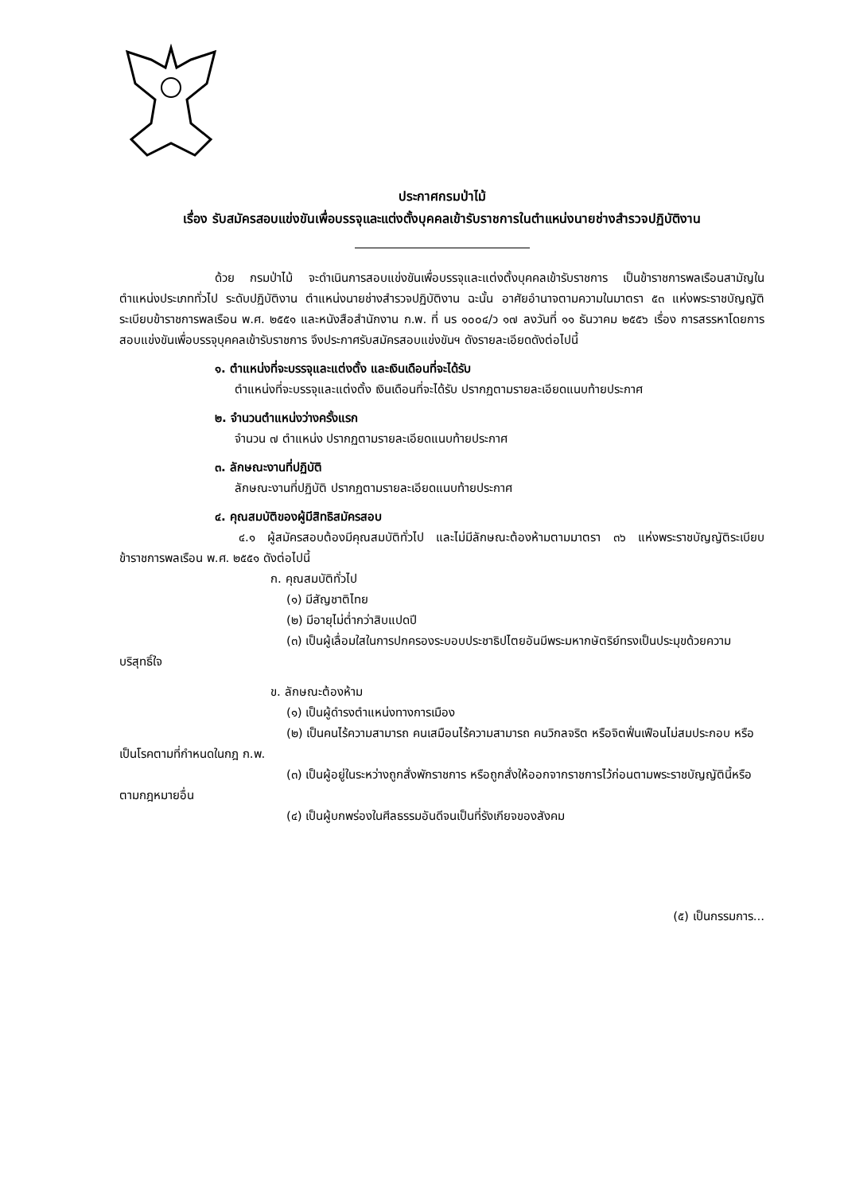ประกาศกรมป่าไม้
เรื่อง รับสมัครสอบแข่งขันเพื่อบรรจุและแต่งตั้งบุคคลเข้ารับราชการในตำแหน่งนายช่างสำรวจปฏิบัติงาน
ด้วย กรมป่าไม้ จะดำเนินการสอบแข่งขันเพื่อบรรจุและแต่งตั้งบุคคลเข้ารับราชการ เป็นข้าราชการพลเรือนสามัญในตำแหน่งประเภททั่วไป ระดับปฏิบัติงาน ตำแหน่งนายช่างสำรวจปฏิบัติงาน ฉะนั้น อาศัยอำนาจตามความในมาตรา ๕๓ แห่งพระราชบัญญัติระเบียบข้าราชการพลเรือน พ.ศ. ๒๕๕๑ และหนังสือสำนักงาน ก.พ. ที่ นร ๑๐๐๔/ว ๑๗ ลงวันที่ ๑๑ ธันวาคม ๒๕๕๖ เรื่อง การสรรหาโดยการสอบแข่งขันเพื่อบรรจุบุคคลเข้ารับราชการ จึงประกาศรับสมัครสอบแข่งขันฯ ดังรายละเอียดดังต่อไปนี้
๑. ตำแหน่งที่จะบรรจุและแต่งตั้ง และเงินเดือนที่จะได้รับ
ตำแหน่งที่จะบรรจุและแต่งตั้ง เงินเดือนที่จะได้รับ ปรากฏตามรายละเอียดแนบท้ายประกาศ
๒. จำนวนตำแหน่งว่างครั้งแรก
จำนวน ๗ ตำแหน่ง ปรากฏตามรายละเอียดแนบท้ายประกาศ
๓. ลักษณะงานที่ปฏิบัติ
ลักษณะงานที่ปฏิบัติ ปรากฏตามรายละเอียดแนบท้ายประกาศ
๔. คุณสมบัติของผู้มีสิทธิสมัครสอบ
๔.๑ ผู้สมัครสอบต้องมีคุณสมบัติทั่วไป และไม่มีลักษณะต้องห้ามตามมาตรา ๓๖ แห่งพระราชบัญญัติระเบียบข้าราชการพลเรือน พ.ศ. ๒๕๕๑ ดังต่อไปนี้
ก. คุณสมบัติทั่วไป
(๑) มีสัญชาติไทย
(๒) มีอายุไม่ต่ำกว่าสิบแปดปี
(๓) เป็นผู้เลื่อมใสในการปกครองระบอบประชาธิปไตยอันมีพระมหากษัตริย์ทรงเป็นประมุขด้วยความบริสุทธิ์ใจ
ข. ลักษณะต้องห้าม
(๑) เป็นผู้ดำรงตำแหน่งทางการเมือง
(๒) เป็นคนไร้ความสามารถ คนเสมือนไร้ความสามารถ คนวิกลจริต หรือจิตฟั่นเฟือนไม่สมประกอบ หรือเป็นโรคตามที่กำหนดในกฎ ก.พ.
(๓) เป็นผู้อยู่ในระหว่างถูกสั่งพักราชการ หรือถูกสั่งให้ออกจากราชการไว้ก่อนตามพระราชบัญญัตินี้หรือตามกฎหมายอื่น
(๔) เป็นผู้บกพร่องในศีลธรรมอันดีจนเป็นที่รังเกียจของสังคม
(๕) เป็นกรรมการ...